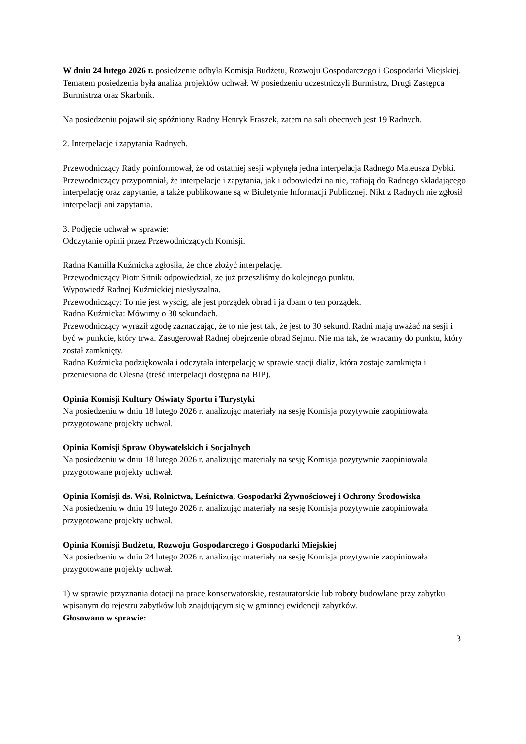W dniu 24 lutego 2026 r. posiedzenie odbyła Komisja Budżetu, Rozwoju Gospodarczego i Gospodarki Miejskiej. Tematem posiedzenia była analiza projektów uchwał. W posiedzeniu uczestniczyli Burmistrz, Drugi Zastępca Burmistrza oraz Skarbnik.
Na posiedzeniu pojawił się spóźniony Radny Henryk Fraszek, zatem na sali obecnych jest 19 Radnych.
2. Interpelacje i zapytania Radnych.
Przewodniczący Rady poinformował, że od ostatniej sesji wpłynęła jedna interpelacja Radnego Mateusza Dybki. Przewodniczący przypomniał, że interpelacje i zapytania, jak i odpowiedzi na nie, trafiają do Radnego składającego interpelację oraz zapytanie, a także publikowane są w Biuletynie Informacji Publicznej. Nikt z Radnych nie zgłosił interpelacji ani zapytania.
3. Podjęcie uchwał w sprawie:
Odczytanie opinii przez Przewodniczących Komisji.
Radna Kamilla Kuźmicka zgłosiła, że chce złożyć interpelację.
Przewodniczący Piotr Sitnik odpowiedział, że już przeszliśmy do kolejnego punktu.
Wypowiedź Radnej Kuźmickiej niesłyszalna.
Przewodniczący: To nie jest wyścig, ale jest porządek obrad i ja dbam o ten porządek.
Radna Kuźmicka: Mówimy o 30 sekundach.
Przewodniczący wyraził zgodę zaznaczając, że to nie jest tak, że jest to 30 sekund. Radni mają uważać na sesji i być w punkcie, który trwa. Zasugerował Radnej obejrzenie obrad Sejmu. Nie ma tak, że wracamy do punktu, który został zamknięty.
Radna Kuźmicka podziękowała i odczytała interpelację w sprawie stacji dializ, która zostaje zamknięta i przeniesiona do Olesna (treść interpelacji dostępna na BIP).
Opinia Komisji Kultury Oświaty Sportu i Turystyki
Na posiedzeniu w dniu 18 lutego 2026 r. analizując materiały na sesję Komisja pozytywnie zaopiniowała przygotowane projekty uchwał.
Opinia Komisji Spraw Obywatelskich i Socjalnych
Na posiedzeniu w dniu 18 lutego 2026 r. analizując materiały na sesję Komisja pozytywnie zaopiniowała przygotowane projekty uchwał.
Opinia Komisji ds. Wsi, Rolnictwa, Leśnictwa, Gospodarki Żywnościowej i Ochrony Środowiska
Na posiedzeniu w dniu 19 lutego 2026 r. analizując materiały na sesję Komisja pozytywnie zaopiniowała przygotowane projekty uchwał.
Opinia Komisji Budżetu, Rozwoju Gospodarczego i Gospodarki Miejskiej
Na posiedzeniu w dniu 24 lutego 2026 r. analizując materiały na sesję Komisja pozytywnie zaopiniowała przygotowane projekty uchwał.
1) w sprawie przyznania dotacji na prace konserwatorskie, restauratorskie lub roboty budowlane przy zabytku wpisanym do rejestru zabytków lub znajdującym się w gminnej ewidencji zabytków.
Głosowano w sprawie:
3